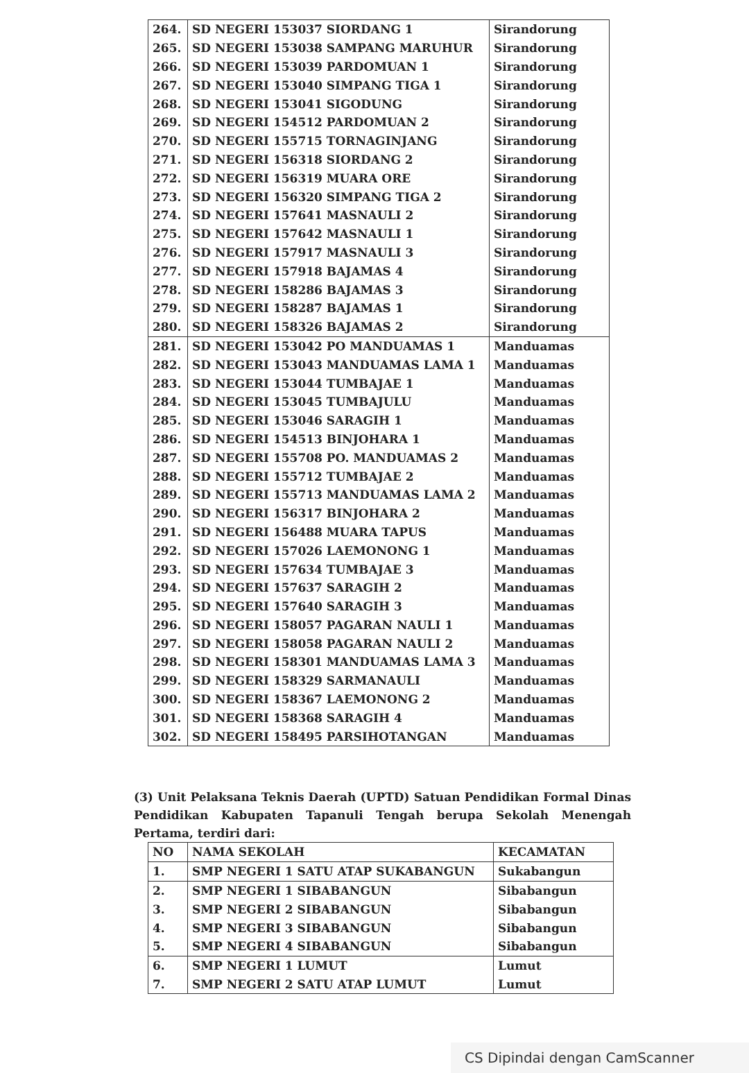| 264. | SD NEGERI 153037 SIORDANG 1 | Sirandorung |
| 265. | SD NEGERI 153038 SAMPANG MARUHUR | Sirandorung |
| 266. | SD NEGERI 153039 PARDOMUAN 1 | Sirandorung |
| 267. | SD NEGERI 153040 SIMPANG TIGA 1 | Sirandorung |
| 268. | SD NEGERI 153041 SIGODUNG | Sirandorung |
| 269. | SD NEGERI 154512 PARDOMUAN 2 | Sirandorung |
| 270. | SD NEGERI 155715 TORNAGINJANG | Sirandorung |
| 271. | SD NEGERI 156318 SIORDANG 2 | Sirandorung |
| 272. | SD NEGERI 156319 MUARA ORE | Sirandorung |
| 273. | SD NEGERI 156320 SIMPANG TIGA 2 | Sirandorung |
| 274. | SD NEGERI 157641 MASNAULI 2 | Sirandorung |
| 275. | SD NEGERI 157642 MASNAULI 1 | Sirandorung |
| 276. | SD NEGERI 157917 MASNAULI 3 | Sirandorung |
| 277. | SD NEGERI 157918 BAJAMAS 4 | Sirandorung |
| 278. | SD NEGERI 158286 BAJAMAS 3 | Sirandorung |
| 279. | SD NEGERI 158287 BAJAMAS 1 | Sirandorung |
| 280. | SD NEGERI 158326 BAJAMAS 2 | Sirandorung |
| 281. | SD NEGERI 153042 PO MANDUAMAS 1 | Manduamas |
| 282. | SD NEGERI 153043 MANDUAMAS LAMA 1 | Manduamas |
| 283. | SD NEGERI 153044 TUMBAJAE 1 | Manduamas |
| 284. | SD NEGERI 153045 TUMBAJULU | Manduamas |
| 285. | SD NEGERI 153046 SARAGIH 1 | Manduamas |
| 286. | SD NEGERI 154513 BINJOHARA 1 | Manduamas |
| 287. | SD NEGERI 155708 PO. MANDUAMAS 2 | Manduamas |
| 288. | SD NEGERI 155712 TUMBAJAE 2 | Manduamas |
| 289. | SD NEGERI 155713 MANDUAMAS LAMA 2 | Manduamas |
| 290. | SD NEGERI 156317 BINJOHARA 2 | Manduamas |
| 291. | SD NEGERI 156488 MUARA TAPUS | Manduamas |
| 292. | SD NEGERI 157026 LAEMONONG 1 | Manduamas |
| 293. | SD NEGERI 157634 TUMBAJAE 3 | Manduamas |
| 294. | SD NEGERI 157637 SARAGIH 2 | Manduamas |
| 295. | SD NEGERI 157640 SARAGIH 3 | Manduamas |
| 296. | SD NEGERI 158057 PAGARAN NAULI 1 | Manduamas |
| 297. | SD NEGERI 158058 PAGARAN NAULI 2 | Manduamas |
| 298. | SD NEGERI 158301 MANDUAMAS LAMA 3 | Manduamas |
| 299. | SD NEGERI 158329 SARMANAULI | Manduamas |
| 300. | SD NEGERI 158367 LAEMONONG 2 | Manduamas |
| 301. | SD NEGERI 158368 SARAGIH 4 | Manduamas |
| 302. | SD NEGERI 158495 PARSIHOTANGAN | Manduamas |
(3) Unit Pelaksana Teknis Daerah (UPTD) Satuan Pendidikan Formal Dinas Pendidikan Kabupaten Tapanuli Tengah berupa Sekolah Menengah Pertama, terdiri dari:
| NO | NAMA SEKOLAH | KECAMATAN |
| 1. | SMP NEGERI 1 SATU ATAP SUKABANGUN | Sukabangun |
| 2. | SMP NEGERI 1 SIBABANGUN | Sibabangun |
| 3. | SMP NEGERI 2 SIBABANGUN | Sibabangun |
| 4. | SMP NEGERI 3 SIBABANGUN | Sibabangun |
| 5. | SMP NEGERI 4 SIBABANGUN | Sibabangun |
| 6. | SMP NEGERI 1 LUMUT | Lumut |
| 7. | SMP NEGERI 2 SATU ATAP LUMUT | Lumut |
CS Dipindai dengan CamScanner